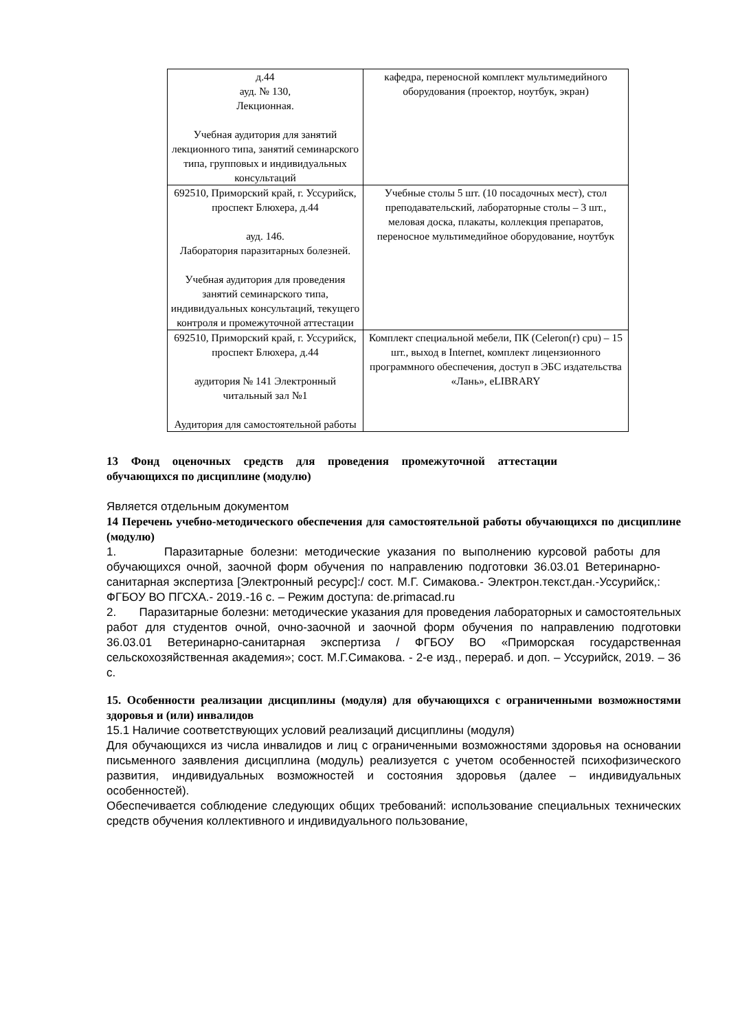| д.44 ауд. № 130, Лекционная. Учебная аудитория для занятий лекционного типа, занятий семинарского типа, групповых и индивидуальных консультаций | кафедра, переносной комплект мультимедийного оборудования (проектор, ноутбук, экран) |
| 692510, Приморский край, г. Уссурийск, проспект Блюхера, д.44 ауд. 146. Лаборатория паразитарных болезней. Учебная аудитория для проведения занятий семинарского типа, индивидуальных консультаций, текущего контроля и промежуточной аттестации | Учебные столы 5 шт. (10 посадочных мест), стол преподавательский, лабораторные столы – 3 шт., меловая доска, плакаты, коллекция препаратов, переносное мультимедийное оборудование, ноутбук |
| 692510, Приморский край, г. Уссурийск, проспект Блюхера, д.44 аудитория № 141 Электронный читальный зал №1 Аудитория для самостоятельной работы | Комплект специальной мебели, ПК (Celeron(r) cpu) – 15 шт., выход в Internet, комплект лицензионного программного обеспечения, доступ в ЭБС издательства «Лань», eLIBRARY |
13 Фонд оценочных средств для проведения промежуточной аттестации обучающихся по дисциплине (модулю)
Является отдельным документом
14 Перечень учебно-методического обеспечения для самостоятельной работы обучающихся по дисциплине (модулю)
1. Паразитарные болезни: методические указания по выполнению курсовой работы для обучающихся очной, заочной форм обучения по направлению подготовки 36.03.01 Ветеринарно-санитарная экспертиза [Электронный ресурс]:/ сост. М.Г. Симакова.- Электрон.текст.дан.-Уссурийск,: ФГБОУ ВО ПГСХА.- 2019.-16 с. – Режим доступа: de.primacad.ru
2. Паразитарные болезни: методические указания для проведения лабораторных и самостоятельных работ для студентов очной, очно-заочной и заочной форм обучения по направлению подготовки 36.03.01 Ветеринарно-санитарная экспертиза / ФГБОУ ВО «Приморская государственная сельскохозяйственная академия»; сост. М.Г.Симакова. - 2-е изд., перераб. и доп. – Уссурийск, 2019. – 36 с.
15. Особенности реализации дисциплины (модуля) для обучающихся с ограниченными возможностями здоровья и (или) инвалидов
15.1 Наличие соответствующих условий реализаций дисциплины (модуля)
Для обучающихся из числа инвалидов и лиц с ограниченными возможностями здоровья на основании письменного заявления дисциплина (модуль) реализуется с учетом особенностей психофизического развития, индивидуальных возможностей и состояния здоровья (далее – индивидуальных особенностей).
Обеспечивается соблюдение следующих общих требований: использование специальных технических средств обучения коллективного и индивидуального пользование,